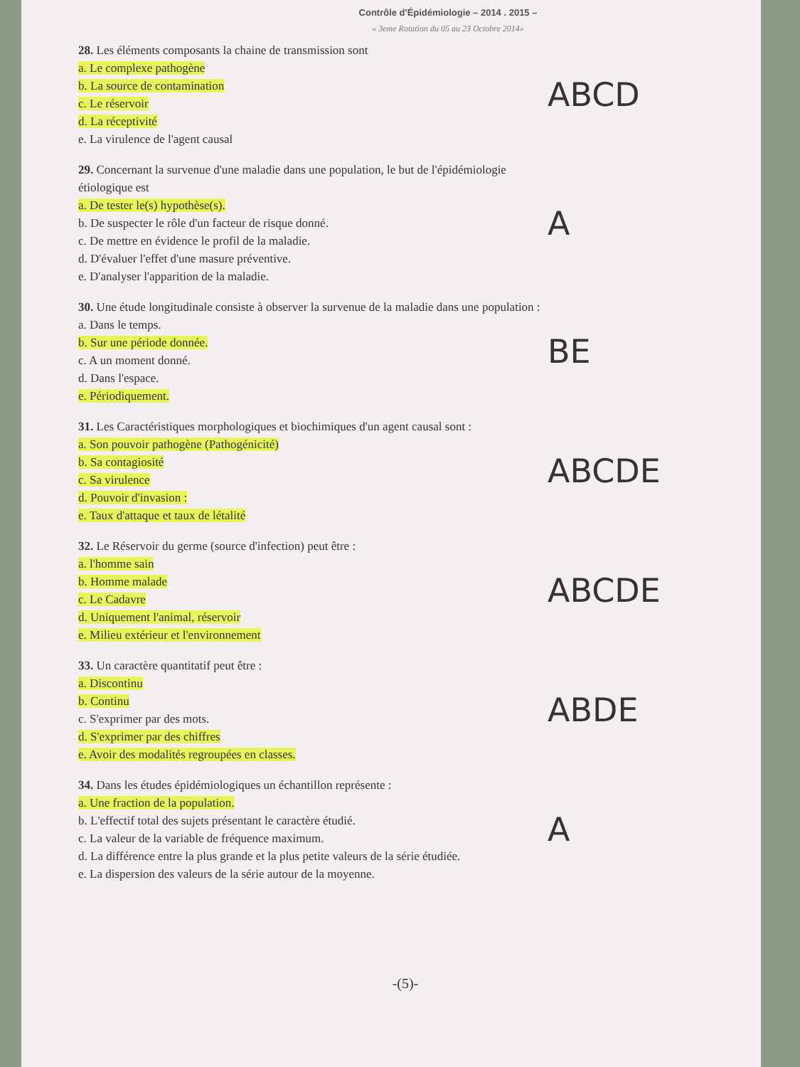Contrôle d'Épidémiologie – 2014 . 2015 –
« 3eme Rotation du 05 au 23 Octobre 2014»
28. Les éléments composants la chaine de transmission sont
a. Le complexe pathogène
b. La source de contamination
c. Le réservoir
d. La réceptivité
e. La virulence de l'agent causal
ABCD
29. Concernant la survenue d'une maladie dans une population, le but de l'épidémiologie étiologique est
a. De tester le(s) hypothèse(s).
b. De suspecter le rôle d'un facteur de risque donné.
c. De mettre en évidence le profil de la maladie.
d. D'évaluer l'effet d'une masure préventive.
e. D'analyser l'apparition de la maladie.
A
30. Une étude longitudinale consiste à observer la survenue de la maladie dans une population :
a. Dans le temps.
b. Sur une période donnée.
c. A un moment donné.
d. Dans l'espace.
e. Périodiquement.
BE
31. Les Caractéristiques morphologiques et biochimiques d'un agent causal sont :
a. Son pouvoir pathogène (Pathogénicité)
b. Sa contagiosité
c. Sa virulence
d. Pouvoir d'invasion :
e. Taux d'attaque et taux de létalité
ABCDE
32. Le Réservoir du germe (source d'infection) peut être :
a. l'homme sain
b. Homme malade
c. Le Cadavre
d. Uniquement l'animal, réservoir
e. Milieu extérieur et l'environnement
ABCDE
33. Un caractère quantitatif peut être :
a. Discontinu
b. Continu
c. S'exprimer par des mots.
d. S'exprimer par des chiffres
e. Avoir des modalités regroupées en classes.
ABDE
34. Dans les études épidémiologiques un échantillon représente :
a. Une fraction de la population.
b. L'effectif total des sujets présentant le caractère étudié.
c. La valeur de la variable de fréquence maximum.
d. La différence entre la plus grande et la plus petite valeurs de la série étudiée.
e. La dispersion des valeurs de la série autour de la moyenne.
A
-(5)-